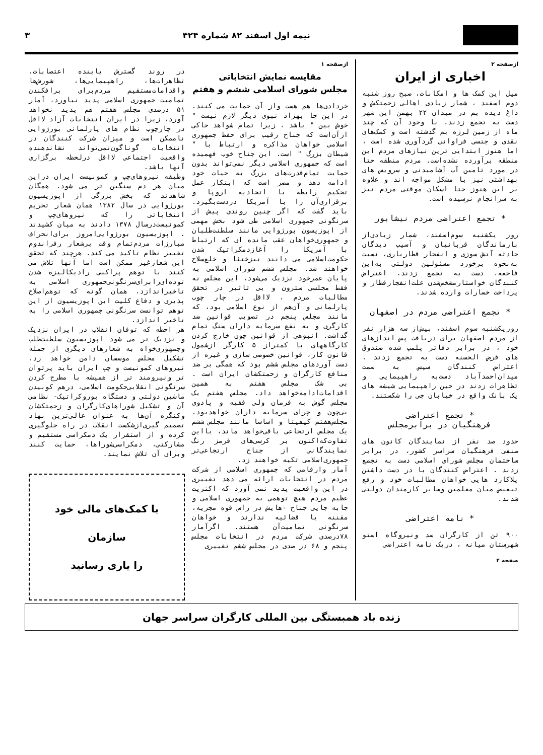نیمه اول اسفند ۸۲ شماره ۴۲۴ ۳
ازصفحه ۲
اخباری از ایران
میل این کمک ها و امکانات، صبح روز شنبه دوم اسفند ، شمار زیادی اهالی زحمتکش و داغ دیده بم در میدان ۲۲ بهمن این شهر دست به تجمع زدند. با وجود آن که چند ماه از زمین لرزه بم گذشته است و کمک‌های نقدی و جنسی فراوانی گردآوری شده است ، اما هنوز ابتدایی ترین نیازهای مردم این منطقه برآورده نشده‌است. مردم منطقه حتا در مورد تامین آب آشامیدنی و سرویس های بهداشتی نیز با مشکل مواجه اند و علاوه بر این هنوز حتا اسکان موقتی مردم نیز به سرانجام نرسیده است.
* تجمع اعتراضی مردم نیشابور
روز یکشنبه سوم‌اسفند، شمار زیادی‌از بازماندگان قربانیان و آسیب دیدگان حادثه آتش سوزی و انفجار قطارباری، نسبت به‌نحوه برخورد مسئولین دولتی به‌این فاجعه، دست به تجمع زدند. اعتراض کنندگان خواستارمشخص‌شدن علت‌انفجارقطار و پرداخت خسارات وارده شدند.
* تجمع اعتراضی مردم در اصفهان
روزیکشنبه سوم اسفند، بیش‌از سه هزار نفر از مردم اصفهان برای دریافت پس اندازهای خود ، در برابر دفاتر پلمپ شده صندوق های قرض الحسنه دست به تجمع زدند . اعتراض کنندگان سپس به سمت میدان‌احمدآباد دست‌به راهپیمایی و تظاهرات زدند در حین راهپیمایی شیشه های یک بانک واقع در خیابان جی را شکستند.
* تجمع اعتراضی
فرهنگیان در برابرمجلس
حدود صد نفر از نمایندگان کانون های صنفی فرهنگیان سراسر کشور، در برابر ساختمان مجلس شورای اسلامی دست به تجمع زدند . اعتراض کنندگان با در دست داشتن پلاکارد هایی خواهان مطالبات خود و رفع تبعیض میان معلمین وسایر کارمندان دولتی شدند.
* نامه اعتراضی
۹۰۰ تن از کارگران سد ونیروگاه استو شهرستان میانه ، دریک نامه اعتراضی
صفحه ۴
ازصفحه ۱
مقایسه نمایش انتخاباتی
مجلس شورای اسلامی ششم و هفتم
خردادی‌ها هم هست واز آن حمایت می کنند. در این جا بهزاد نبوی دیگر لازم نیست " خوش بین " باشد ، زیرا تمام شواهد حاکی ازآن‌است که جناح رقیب برای حفظ جمهوری اسلامی خواهان مذاکره و ارتباط با " شیطان بزرگ " است. این جناح خوب فهمیده است که جمهوری اسلامی دیگر نمی‌تواند بدون حمایت تمام‌قدرت‌های بزرگ به حیات خود ادامه دهد و مصر است که ابتکار عمل تحکیم رابطه با اتحادیه اروپا و برقراری‌آن را با آمریکا دردست‌بگیرد. باید گفت که اگر چنین روندی پیش از سرنگونی جمهوری اسلامی طی شود بخش مهمی از اپوزیسون بورژوایی مانند سلطنت‌طلبان و جمهوری‌خواهان عقب مانده ای که ارتباط با آمریکا را آغازدمکراتیک شدن حکومت‌اسلامی می دانند نیزخنثا و خلع‌سلاح خواهند شد. مجلس ششم شورای اسلامی به پایان عمرخود نزدیک می‌شود. این مجلس نه فقط مجلسی سترون و بی تاثیر در تحقق مطالبات مردم ، لااقل در چار چوب پارلمانی و آن‌هم از نوع اسلامی بود، که مانند مجلس پنجم در تصویب قوانین ضد کارگری و به نفع سرمایه داران سنگ تمام گذاشت. انبوهی از قوانین چون خارج کردن کارگاههای با کمتراز ۵ کارگر ازشمول قانون کار، قوانین خصوصی سازی و غیره از دست آوردهای مجلس ششم بود که همگی بر ضد منافع کارگران و زحمتکشان ایران است . بی شک مجلس هفتم به همین اقدامات‌ادامه‌خواهد داد. مجلس هفتم یک مجلس گوش به فرمان ولی فقیه و پادوی بی‌چون و چرای سرمایه داران خواهدبود. مجلس‌هفتم کیفیتا و اساسا مانند مجلس ششم یک مجلس ارتجاعی باقی‌خواهد ماند، بااین تفاوت‌که‌اکنون بر کرسی‌های قرمز رنگ نمایندگانی از جناح ارتجاعی‌تر جمهوری‌اسلامی تکیه خواهند زد.
آمار وارقامی که جمهوری اسلامی از شرکت مردم در انتخابات ارائه می دهد تغییری در این واقعیت پدید نمی آورد که اکثریت عظیم مردم هیچ توهمی به جمهوری اسلامی و جابه جایی جناح -هایش در راس قوه مجریه، مقننه یا قضائیه ندارند و خواهان سرنگونی تمامیت‌آن هستند. اگرآمار ۷۸درصدی شرکت مردم در انتخابات مجلس پنجم و ۶۸ در صدی در مجلس ششم تغییری
در روند گسترش یابنده اعتصابات، تظاهرات‌ها، راهپیمایی‌ها، شورش‌ها واقدامات‌مستقیم مردم‌برای برافکندن تمامیت جمهوری اسلامی پدید نیاورد، آمار ۵۱ درصدی مجلس هفتم هم پدید نخواهد آورد، زیرا در ایران انتخابات آزاد لااقل در چارچوب نظام های پارلمانی بورژوایی ناممکن است و میزان شرکت کنندگان در انتخابات گوناگون‌نمی‌تواند نشاندهنده واقعیت اجتماعی لااقل درلحظه برگزاری آنها باشد.
وظیفه نیروهای‌چپ و کمونیست ایران دراین میان هر دم سنگین تر می شود. همگان شاهدند که بخش بزرگی از اپوزیسیون بورژوایی در سال ۱۳۸۲ همان شعار تحریم انتخاباتی را که نیروهای‌چپ و کمونیست‌درسال ۱۳۷۸ دادند به میان کشیدند . اپوزیسیون بورژوایی‌امروز برای‌انحراف مبارزات مردم‌تمام وقت برشعار رفراندوم تغییر نظام تاکید می کند. هرچند که تحقق این شعارغیر ممکن است اما آنها تلاش می کنند با توهم پراکنی رادیکالیزه شدن توده‌ای‌رابرای‌سرنگونی‌جمهوری اسلامی به تاخیراندازد، همان گونه که توهم‌اصلاح پذیری و دفاع کلیت این اپوزیسیون از این توهم توانست سرنگونی جمهوری اسلامی را به تاخیر اندازد.
هر احظه که توفان انقلاب در ایران نزدیک و نزدیک تر می شود اپوزیسیون سلطنت‌طلب وجمهوری‌خواه به شعارهای دیگری از جمله تشکیل مجلس موسسان دامن خواهد زد. نیروهای کمونیست و چپ ایران باید پرتوان تر ونیرومند تر از همیشه با مطرح کردن سرنگونی انقلابی‌حکومت اسلامی، درهم کوبیدن ماشین دولتی و دستگاه بوروکراتیک- نظامی آن و تشکیل شوراهای‌کارگران و زحمتکشان وکنگره آن‌ها به عنوان عالی‌ترین نهاد تصمیم گیری‌ازشکست انقلاب در راه جلوگیری کرده و از استقرار یک دمکراسی مستقیم و مشارکتی، دمکراسی‌شوراها، حمایت کنند وبرای آن تلاش نمایند.
با کمک‌های مالی خود
سازمان
را یاری رسانید
زنده باد همبستگی بین المللی کارگران سراسر جهان